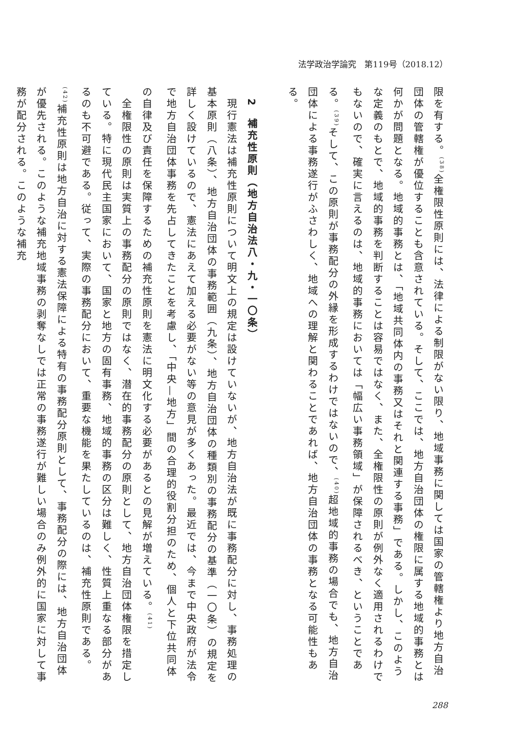法学政治学論究　第119号（2018.12）
限を有する。<sup>(38)</sup>全権限性原則には、法律による制限がない限り、地域事務に関しては国家の管轄権より地方自治団体の管轄権が優位することも含意されている。そして、ここでは、地方自治団体の権限に属する地域的事務とは何かが問題となる。地域的事務とは、「地域共同体内の事務又はそれと関連する事務」である。しかし、このような定義のもとで、地域的事務を判断することは容易ではなく、また、全権限性の原則が例外なく適用されるわけでもないので、確実に言えるのは、地域的事務においては「幅広い事務領域」が保障されるべき、ということである。<sup>(39)</sup>そして、この原則が事務配分の外縁を形成するわけではないので、<sup>(40)</sup>超地域的事務の場合でも、地方自治団体による事務遂行がふさわしく、地域への理解と関わることであれば、地方自治団体の事務となる可能性もある。
　
　2　補充性原則（地方自治法八・九・一〇条）
　現行憲法は補充性原則について明文上の規定は設けていないが、地方自治法が既に事務配分に対し、事務処理の基本原則（八条）、地方自治団体の事務範囲（九条）、地方自治団体の種類別の事務配分の基準（一〇条）の規定を詳しく設けているので、憲法にあえて加える必要がない等の意見が多くあった。最近では、今まで中央政府が法令で地方自治団体事務を先占してきたことを考慮し、「中央—地方」間の合理的役割分担のため、個人と下位共同体の自律及び責任を保障するための補充性原則を憲法に明文化する必要があるとの見解が増えている。<sup>(41)</sup>
　全権限性の原則は実質上の事務配分の原則ではなく、潜在的事務配分の原則として、地方自治団体権限を措定している。特に現代民主国家において、国家と地方の固有事務、地域的事務の区分は難しく、性質上重なる部分があるのも不可避である。従って、実際の事務配分において、重要な機能を果たしているのは、補充性原則である。<sup>(42)</sup>補充性原則は地方自治に対する憲法保障による特有の事務配分原則として、事務配分の際には、地方自治団体が優先される。このような補充地域事務の剥奪なしでは正常の事務遂行が難しい場合のみ例外的に国家に対して事務が配分される。このような補充
288